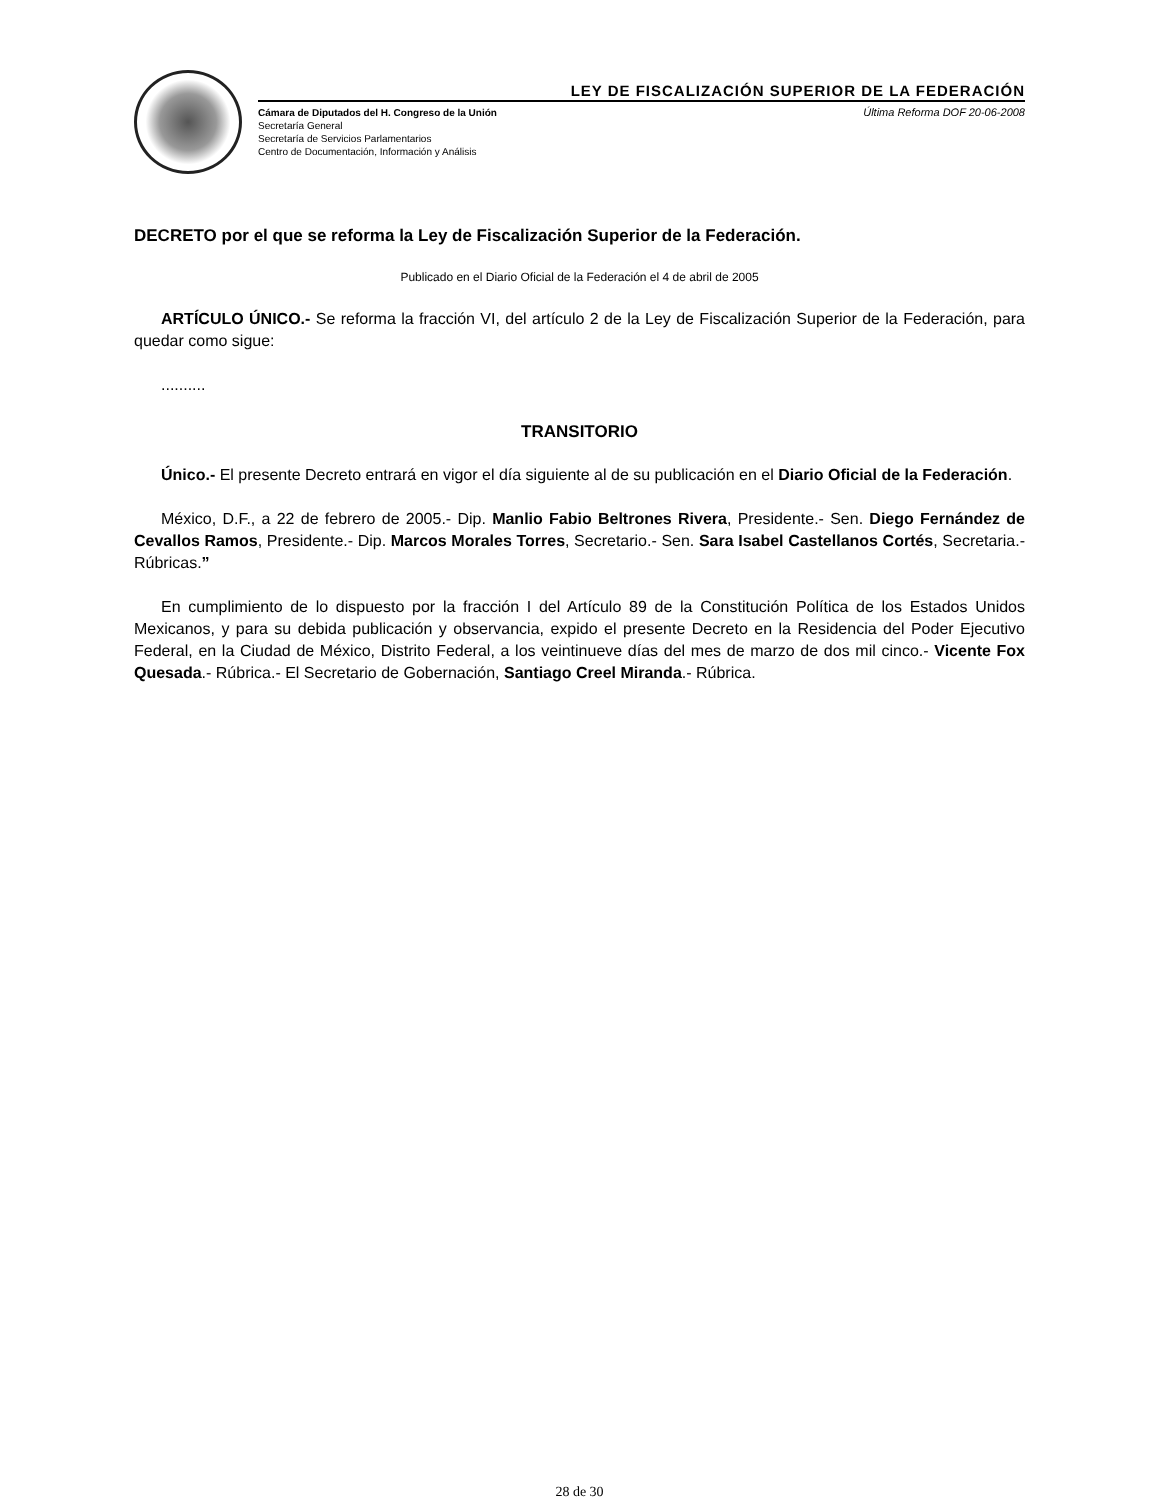LEY DE FISCALIZACIÓN SUPERIOR DE LA FEDERACIÓN
Cámara de Diputados del H. Congreso de la Unión
Secretaría General
Secretaría de Servicios Parlamentarios
Centro de Documentación, Información y Análisis
Última Reforma DOF 20-06-2008
DECRETO por el que se reforma la Ley de Fiscalización Superior de la Federación.
Publicado en el Diario Oficial de la Federación el 4 de abril de 2005
ARTÍCULO ÚNICO.- Se reforma la fracción VI, del artículo 2 de la Ley de Fiscalización Superior de la Federación, para quedar como sigue:
..........
TRANSITORIO
Único.- El presente Decreto entrará en vigor el día siguiente al de su publicación en el Diario Oficial de la Federación.
México, D.F., a 22 de febrero de 2005.- Dip. Manlio Fabio Beltrones Rivera, Presidente.- Sen. Diego Fernández de Cevallos Ramos, Presidente.- Dip. Marcos Morales Torres, Secretario.- Sen. Sara Isabel Castellanos Cortés, Secretaria.- Rúbricas.”
En cumplimiento de lo dispuesto por la fracción I del Artículo 89 de la Constitución Política de los Estados Unidos Mexicanos, y para su debida publicación y observancia, expido el presente Decreto en la Residencia del Poder Ejecutivo Federal, en la Ciudad de México, Distrito Federal, a los veintinueve días del mes de marzo de dos mil cinco.- Vicente Fox Quesada.- Rúbrica.- El Secretario de Gobernación, Santiago Creel Miranda.- Rúbrica.
28 de 30